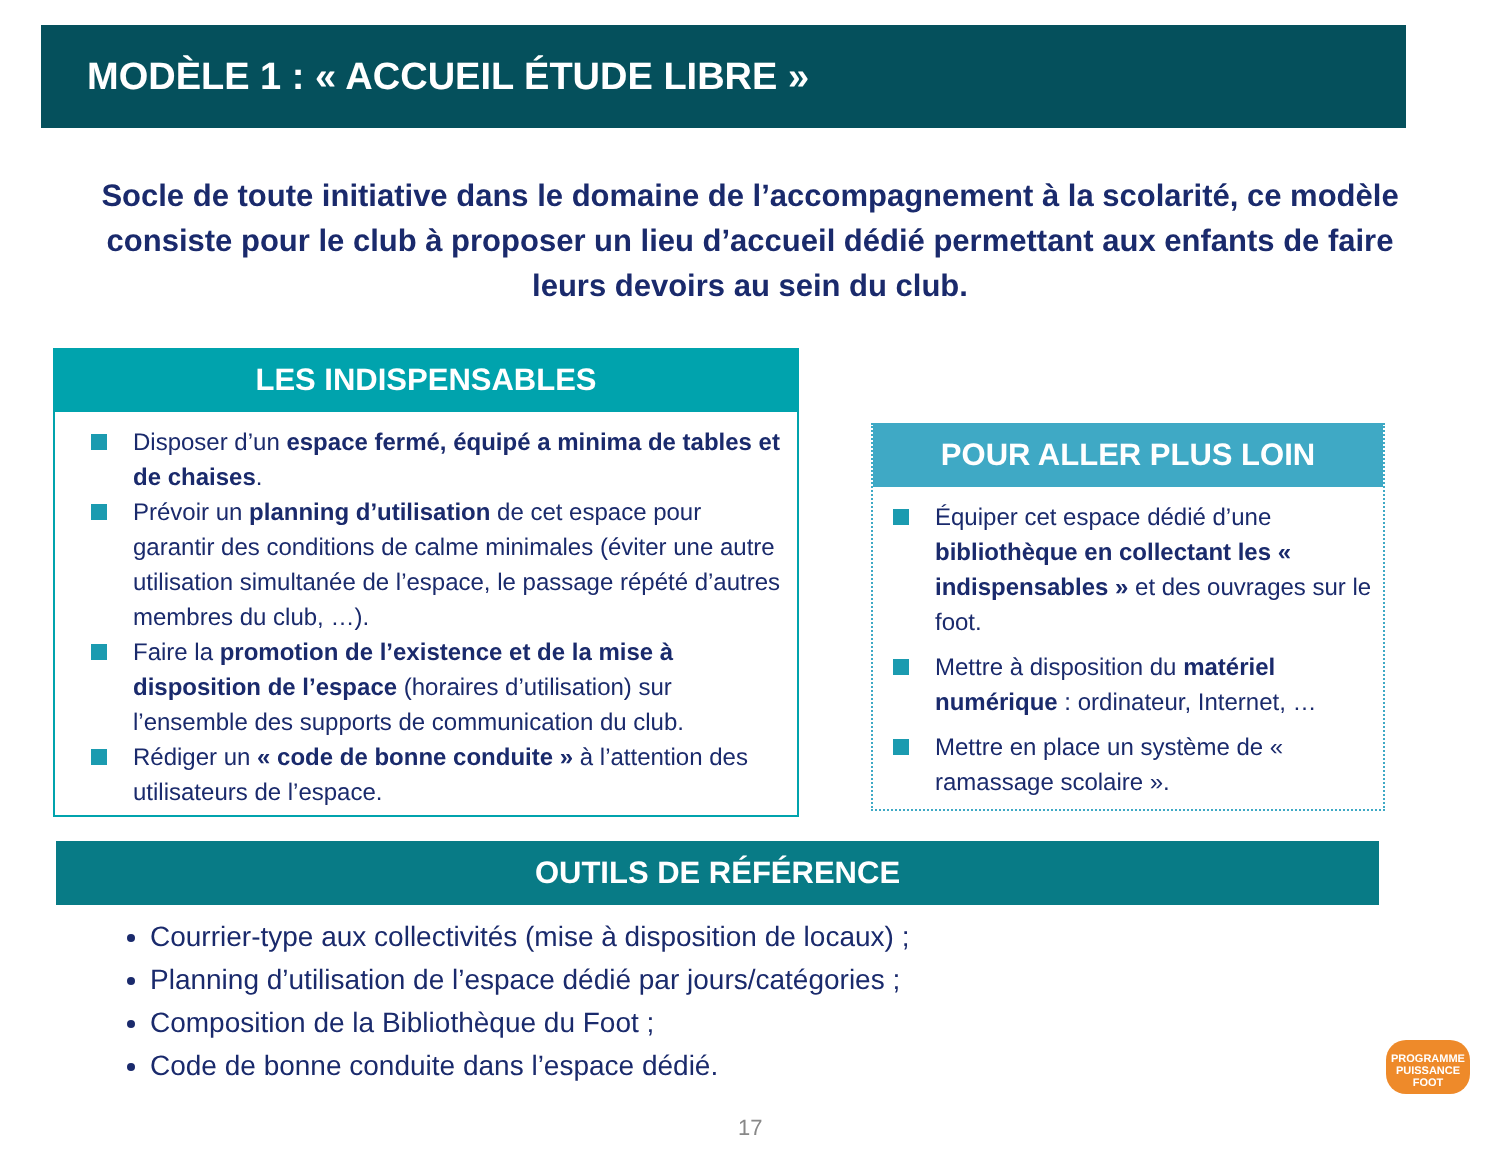MODÈLE 1 : « ACCUEIL ÉTUDE LIBRE »
Socle de toute initiative dans le domaine de l’accompagnement à la scolarité, ce modèle consiste pour le club à proposer un lieu d’accueil dédié permettant aux enfants de faire leurs devoirs au sein du club.
LES INDISPENSABLES
Disposer d’un espace fermé, équipé a minima de tables et de chaises.
Prévoir un planning d’utilisation de cet espace pour garantir des conditions de calme minimales (éviter une autre utilisation simultanée de l’espace, le passage répété d’autres membres du club, …).
Faire la promotion de l’existence et de la mise à disposition de l’espace (horaires d’utilisation) sur l’ensemble des supports de communication du club.
Rédiger un « code de bonne conduite » à l’attention des utilisateurs de l’espace.
POUR ALLER PLUS LOIN
Équiper cet espace dédié d’une bibliothèque en collectant les « indispensables » et des ouvrages sur le foot.
Mettre à disposition du matériel numérique : ordinateur, Internet, …
Mettre en place un système de « ramassage scolaire ».
OUTILS DE RÉFÉRENCE
Courrier-type aux collectivités (mise à disposition de locaux) ;
Planning d’utilisation de l’espace dédié par jours/catégories ;
Composition de la Bibliothèque du Foot ;
Code de bonne conduite dans l’espace dédié.
PROGRAMME
PUISSANCE FOOT
17